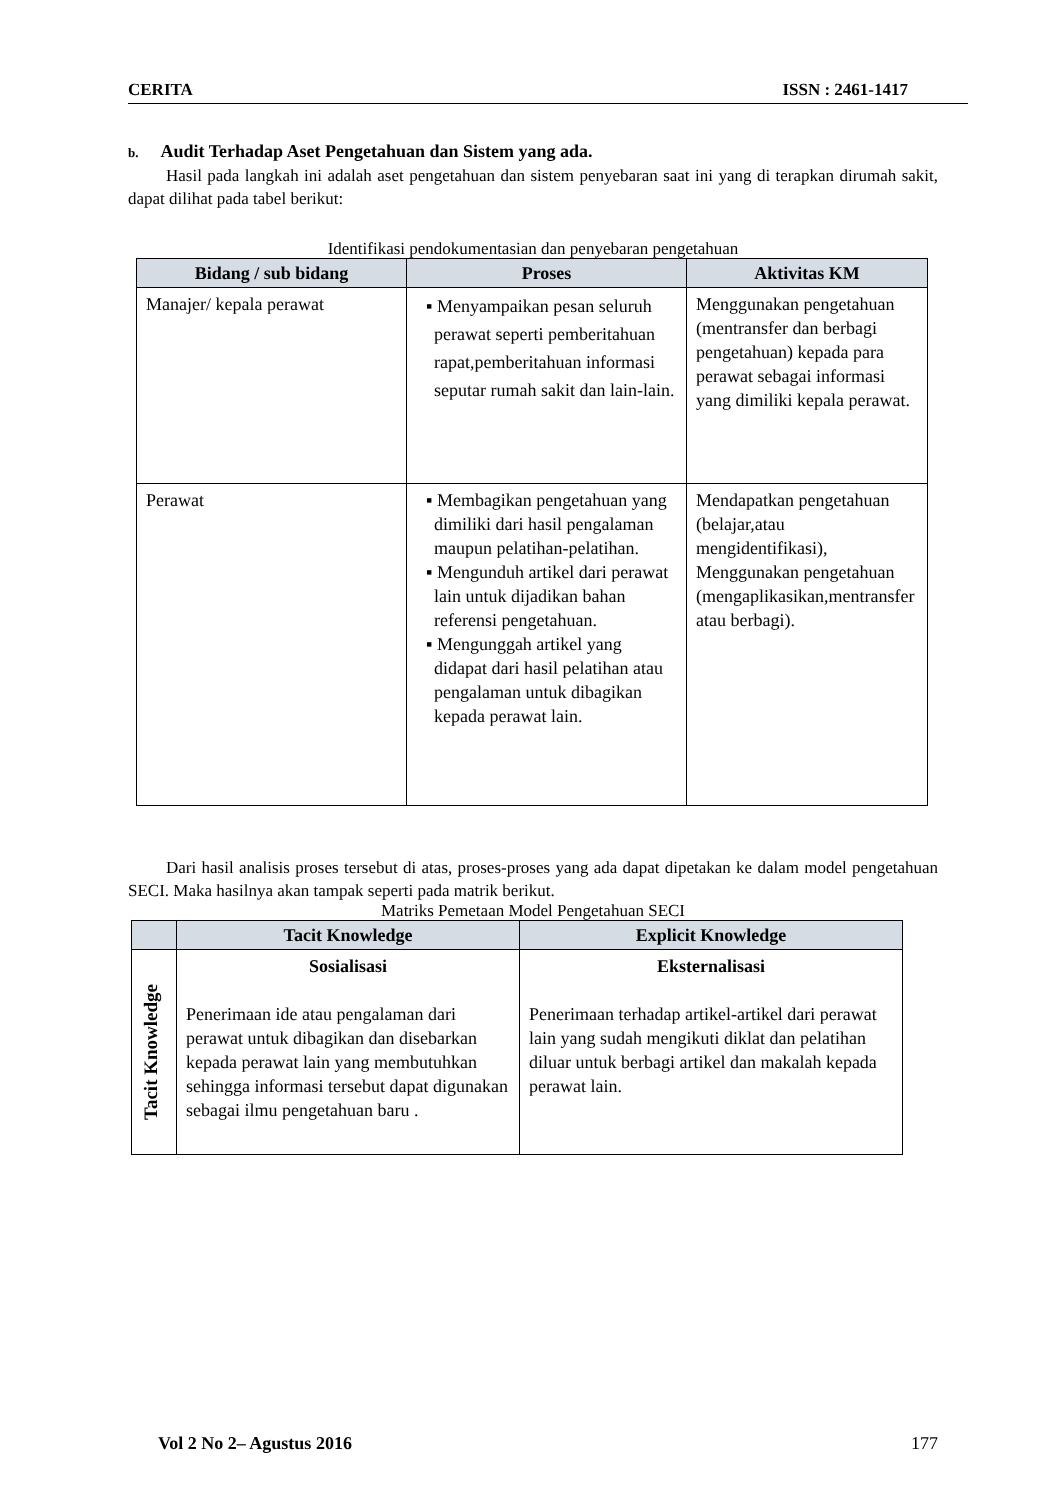CERITA ISSN : 2461-1417
b. Audit Terhadap Aset Pengetahuan dan Sistem yang ada.
Hasil pada langkah ini adalah aset pengetahuan dan sistem penyebaran saat ini yang di terapkan dirumah sakit, dapat dilihat pada tabel berikut:
Identifikasi pendokumentasian dan penyebaran pengetahuan
| Bidang / sub bidang | Proses | Aktivitas KM |
| --- | --- | --- |
| Manajer/ kepala perawat | ▪ Menyampaikan pesan seluruh perawat seperti pemberitahuan rapat,pemberitahuan informasi seputar rumah sakit dan lain-lain. | Menggunakan pengetahuan (mentransfer dan berbagi pengetahuan) kepada para perawat sebagai informasi yang dimiliki kepala perawat. |
| Perawat | ▪ Membagikan pengetahuan yang dimiliki dari hasil pengalaman maupun pelatihan-pelatihan. ▪ Mengunduh artikel dari perawat lain untuk dijadikan bahan referensi pengetahuan. ▪ Mengunggah artikel yang didapat dari hasil pelatihan atau pengalaman untuk dibagikan kepada perawat lain. | Mendapatkan pengetahuan (belajar,atau mengidentifikasi), Menggunakan pengetahuan (mengaplikasikan,mentransfer atau berbagi). |
Dari hasil analisis proses tersebut di atas, proses-proses yang ada dapat dipetakan ke dalam model pengetahuan SECI. Maka hasilnya akan tampak seperti pada matrik berikut.
Matriks Pemetaan Model Pengetahuan SECI
| | Tacit Knowledge | Explicit Knowledge |
| --- | --- | --- |
| Tacit Knowledge | Sosialisasi Penerimaan ide atau pengalaman dari perawat untuk dibagikan dan disebarkan kepada perawat lain yang membutuhkan sehingga informasi tersebut dapat digunakan sebagai ilmu pengetahuan baru . | Eksternalisasi Penerimaan terhadap artikel-artikel dari perawat lain yang sudah mengikuti diklat dan pelatihan diluar untuk berbagi artikel dan makalah kepada perawat lain. |
Vol 2 No 2– Agustus 2016 177